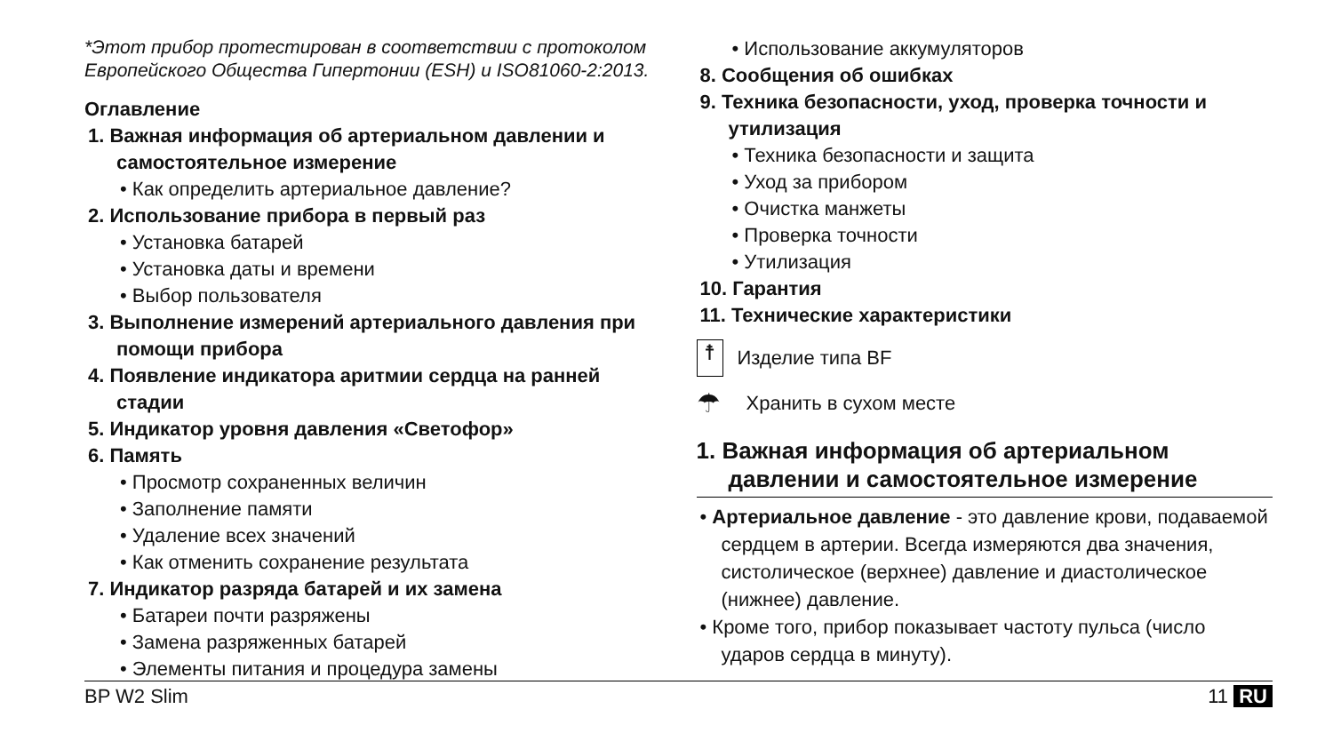*Этот прибор протестирован в соответствии с протоколом Европейского Общества Гипертонии (ESH) и ISO81060-2:2013.
Оглавление
1. Важная информация об артериальном давлении и самостоятельное измерение
• Как определить артериальное давление?
2. Использование прибора в первый раз
• Установка батарей
• Установка даты и времени
• Выбор пользователя
3. Выполнение измерений артериального давления при помощи прибора
4. Появление индикатора аритмии сердца на ранней стадии
5. Индикатор уровня давления «Светофор»
6. Память
• Просмотр сохраненных величин
• Заполнение памяти
• Удаление всех значений
• Как отменить сохранение результата
7. Индикатор разряда батарей и их замена
• Батареи почти разряжены
• Замена разряженных батарей
• Элементы питания и процедура замены
• Использование аккумуляторов
8. Сообщения об ошибках
9. Техника безопасности, уход, проверка точности и утилизация
• Техника безопасности и защита
• Уход за прибором
• Очистка манжеты
• Проверка точности
• Утилизация
10. Гарантия
11. Технические характеристики
☨
Изделие типа BF
☂
Хранить в сухом месте
1. Важная информация об артериальном давлении и самостоятельное измерение
• Артериальное давление - это давление крови, подаваемой сердцем в артерии. Всегда измеряются два значения, систолическое (верхнее) давление и диастолическое (нижнее) давление.
• Кроме того, прибор показывает частоту пульса (число ударов сердца в минуту).
BP W2 Slim 11 RU